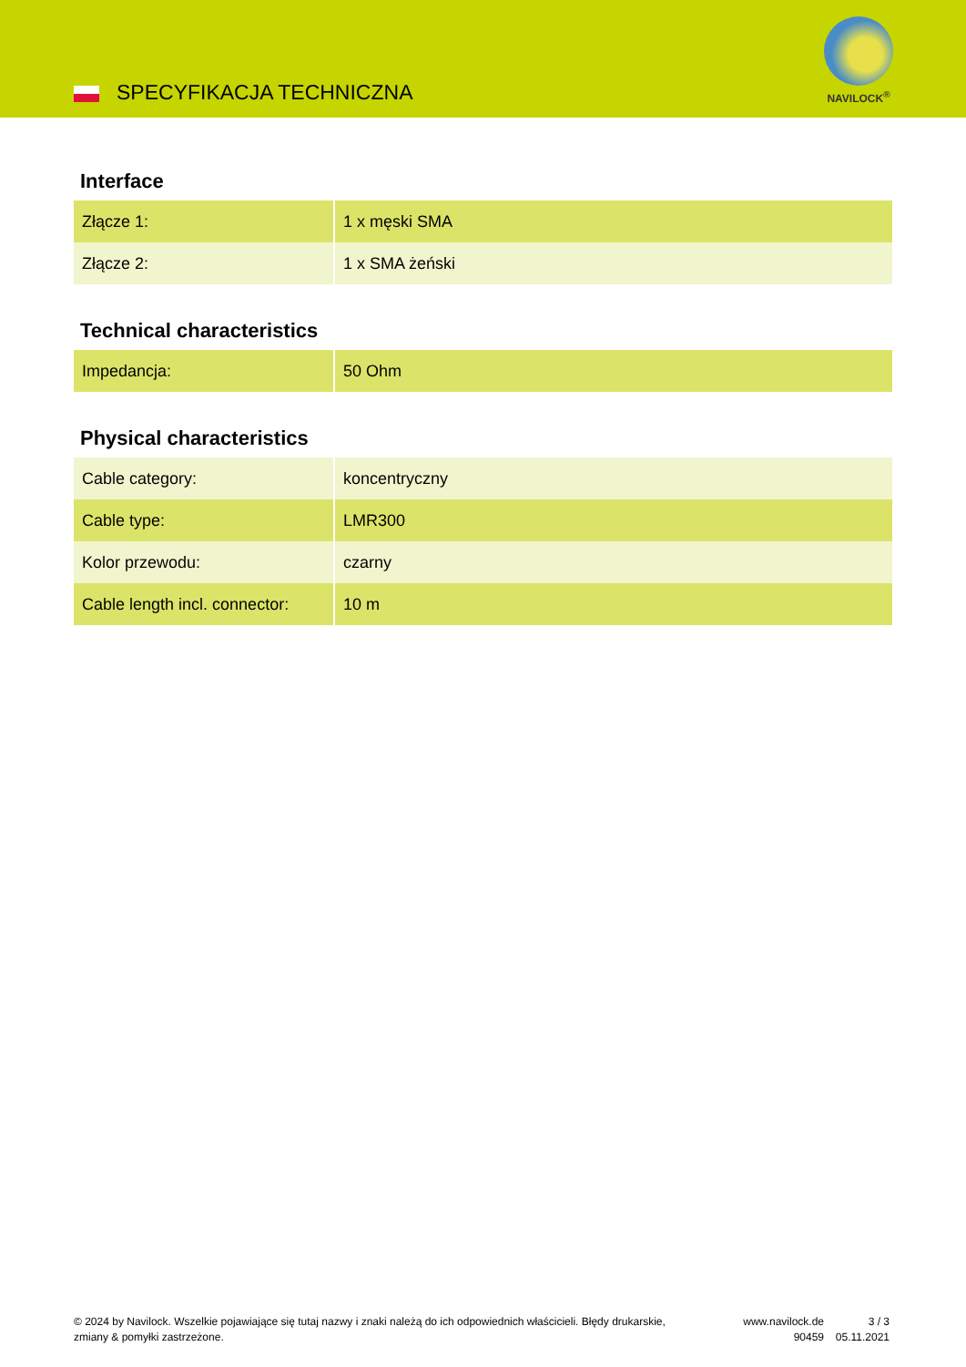SPECYFIKACJA TECHNICZNA
NAVILOCK<sup>®</sup>
Interface
| Złącze 1: | 1 x męski SMA |
| Złącze 2: | 1 x SMA żeński |
Technical characteristics
| Impedancja: | 50 Ohm |
Physical characteristics
| Cable category: | koncentryczny |
| Cable type: | LMR300 |
| Kolor przewodu: | czarny |
| Cable length incl. connector: | 10 m |
© 2024 by Navilock. Wszelkie pojawiające się tutaj nazwy i znaki należą do ich odpowiednich właścicieli. Błędy drukarskie, zmiany & pomyłki zastrzeżone.
www.navilock.de
90459
3 / 3
05.11.2021